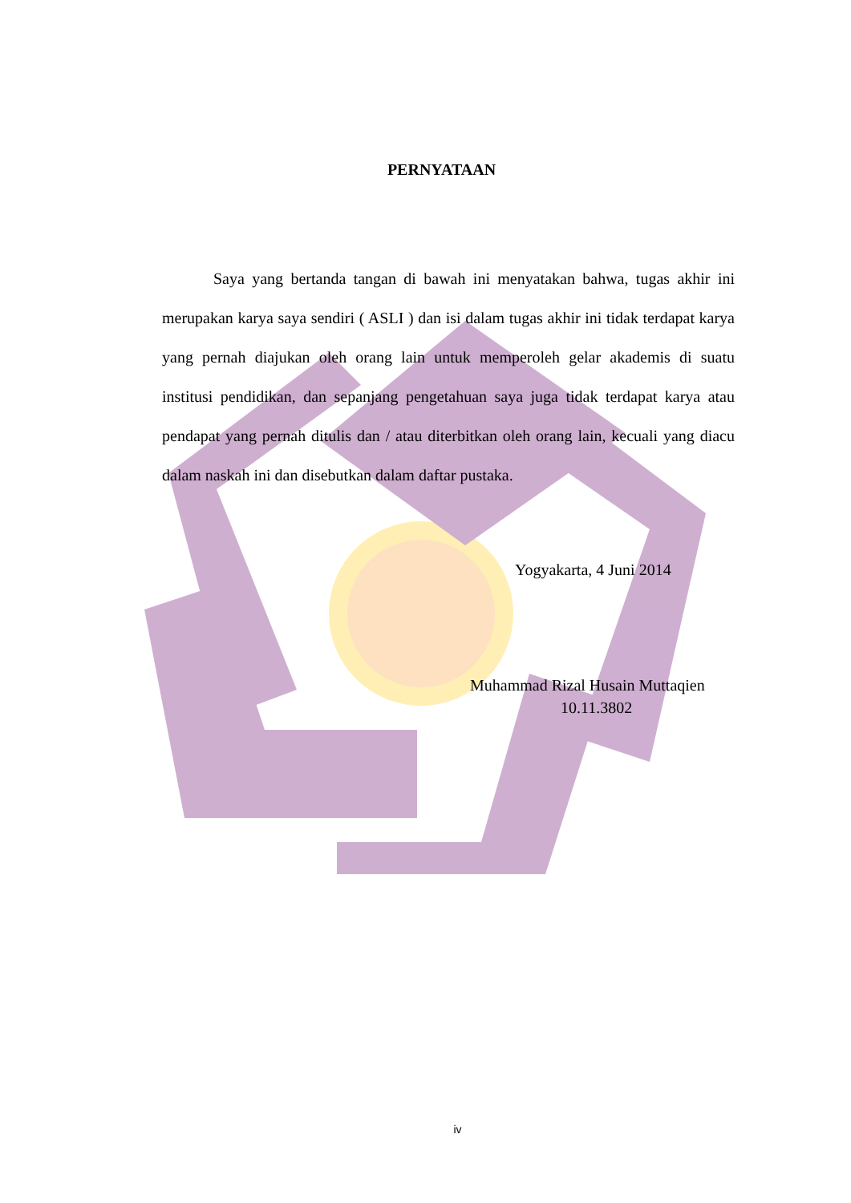PERNYATAAN
Saya yang bertanda tangan di bawah ini menyatakan bahwa, tugas akhir ini merupakan karya saya sendiri ( ASLI ) dan isi dalam tugas akhir ini tidak terdapat karya yang pernah diajukan oleh orang lain untuk memperoleh gelar akademis di suatu institusi pendidikan, dan sepanjang pengetahuan saya juga tidak terdapat karya atau pendapat yang pernah ditulis dan / atau diterbitkan oleh orang lain, kecuali yang diacu dalam naskah ini dan disebutkan dalam daftar pustaka.
Yogyakarta, 4 Juni 2014
Muhammad Rizal Husain Muttaqien
10.11.3802
iv